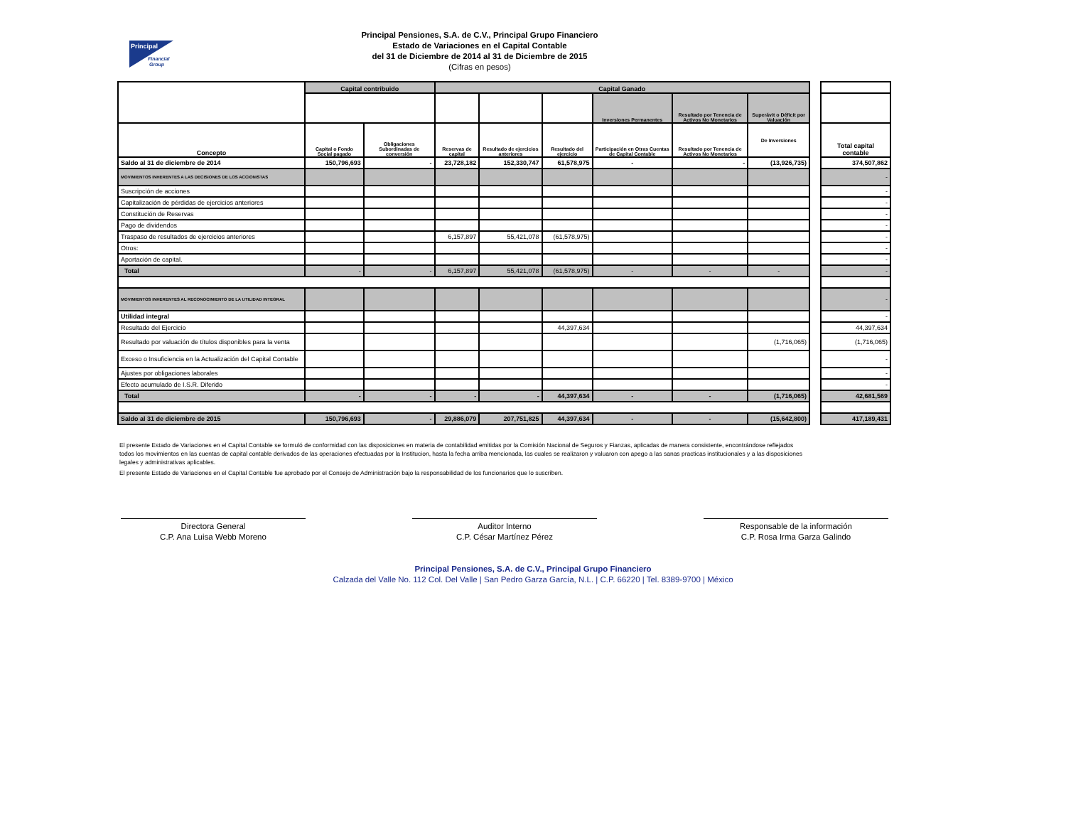Principal
Financial
Group
Principal Pensiones, S.A. de C.V., Principal Grupo Financiero
Estado de Variaciones en el Capital Contable
del 31 de Diciembre de 2014 al 31 de Diciembre de 2015
(Cifras en pesos)
| | Capital contribuido | | Capital Ganado | | | | | |
| | | | | | | Inversiones Permanentes | Resultado por Tenencia de Activos No Monetarios | Superávit o Déficit por Valuación |
| Concepto | Capital o Fondo Social pagado | Obligaciones Subordinadas de conversión | Reservas de capital | Resultado de ejercicios anteriores | Resultado del ejercicio | Participación en Otras Cuentas de Capital Contable | Resultado por Tenencia de Activos No Monetarios | De Inversiones |
| Saldo al 31 de diciembre de 2014 | 150,796,693 | - | 23,728,182 | 152,330,747 | 61,578,975 | - | - | (13,926,735) |
| MOVIMIENTOS INHERENTES A LAS DECISIONES DE LOS ACCIONISTAS | | | | | | | | |
| Suscripción de acciones | | | | | | | | |
| Capitalización de pérdidas de ejercicios anteriores | | | | | | | | |
| Constitución de Reservas | | | | | | | | |
| Pago de dividendos | | | | | | | | |
| Traspaso de resultados de ejercicios anteriores | | | 6,157,897 | 55,421,078 | (61,578,975) | | | |
| Otros: | | | | | | | | |
| Aportación de capital. | | | | | | | | |
| Total | - | - | 6,157,897 | 55,421,078 | (61,578,975) | - | - | - |
| MOVIMIENTOS INHERENTES AL RECONOCIMIENTO DE LA UTILIDAD INTEGRAL | | | | | | | | |
| Utilidad integral | | | | | | | | |
| Resultado del Ejercicio | | | | | 44,397,634 | | | |
| Resultado por valuación de títulos disponibles para la venta | | | | | | | | (1,716,065) |
| Exceso o Insuficiencia en la Actualización del Capital Contable | | | | | | | | |
| Ajustes por obligaciones laborales | | | | | | | | |
| Efecto acumulado de I.S.R. Diferido | | | | | | | | |
| Total | - | - | - | - | 44,397,634 | - | - | (1,716,065) |
| Saldo al 31 de diciembre de 2015 | 150,796,693 | - | 29,886,079 | 207,751,825 | 44,397,634 | - | - | (15,642,800) |
| Total capital contable |
| --- |
| 374,507,862 |
| - |
| - |
| - |
| - |
| - |
| - |
| - |
| - |
| - |
| - |
| - |
| 44,397,634 |
| (1,716,065) |
| - |
| - |
| - |
| 42,681,569 |
| 417,189,431 |
El presente Estado de Variaciones en el Capital Contable se formuló de conformidad con las disposiciones en materia de contabilidad emitidas por la Comisión Nacional de Seguros y Fianzas, aplicadas de manera consistente, encontrándose reflejados todos los movimientos en las cuentas de capital contable derivados de las operaciones efectuadas por la Institucion, hasta la fecha arriba mencionada, las cuales se realizaron y valuaron con apego a las sanas practicas institucionales y a las disposiciones legales y administrativas aplicables.
El presente Estado de Variaciones en el Capital Contable fue aprobado por el Consejo de Administración bajo la responsabilidad de los funcionarios que lo suscriben.
Directora General
C.P. Ana Luisa Webb Moreno
Auditor Interno
C.P. César Martínez Pérez
Responsable de la información
C.P. Rosa Irma Garza Galindo
Principal Pensiones, S.A. de C.V., Principal Grupo Financiero
Calzada del Valle No. 112 Col. Del Valle | San Pedro Garza García, N.L. | C.P. 66220 | Tel. 8389-9700 | México